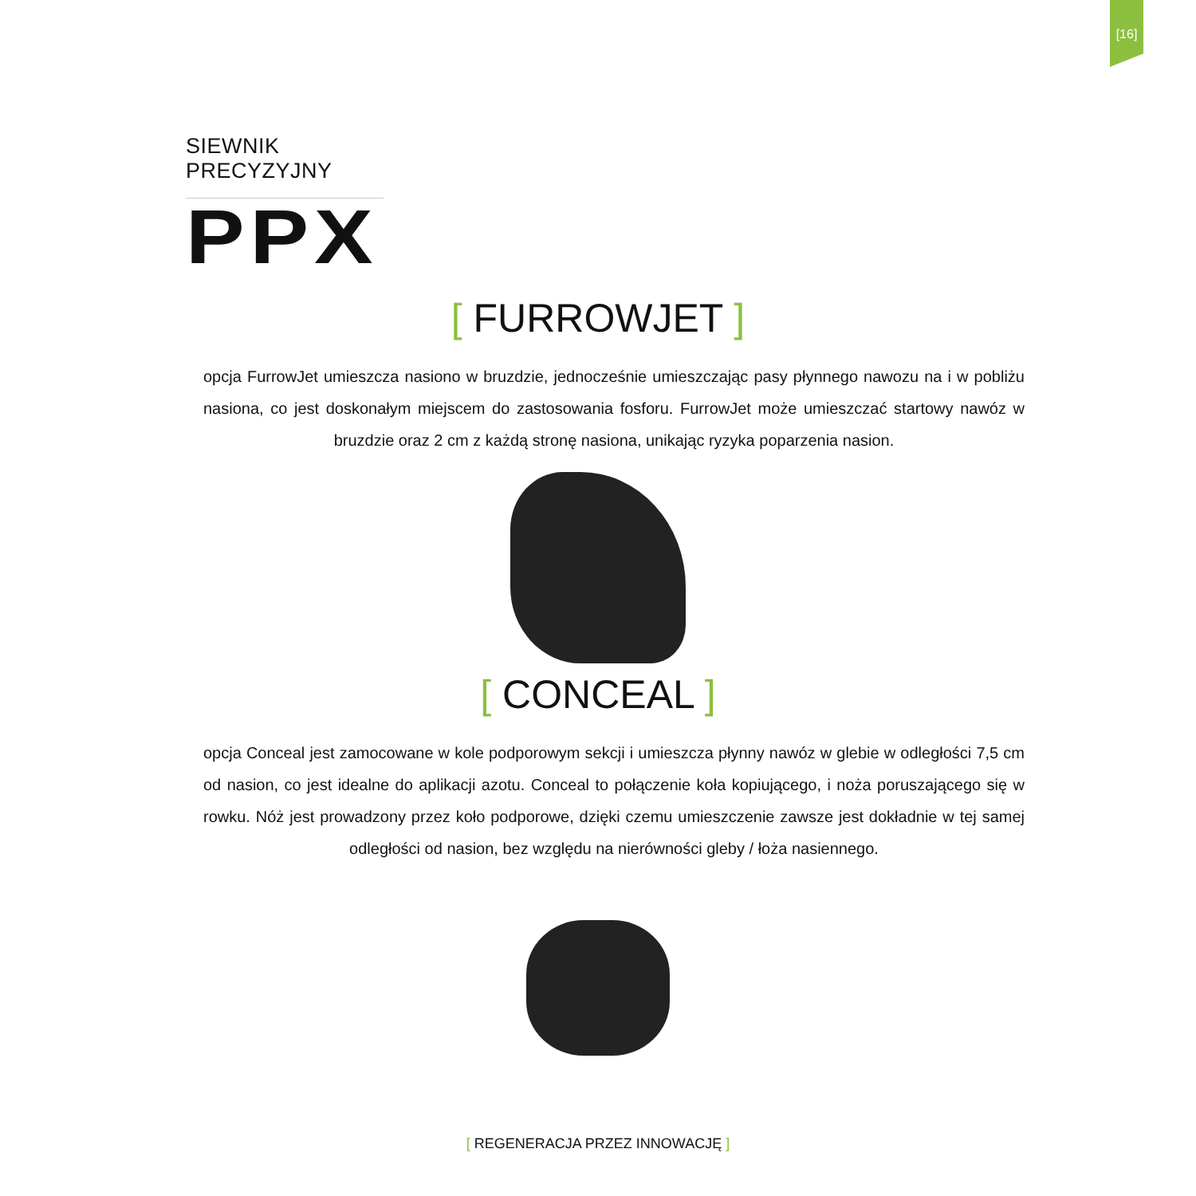[16]
SIEWNIK PRECYZYJNY
PPX
[ FURROWJET ]
opcja FurrowJet umieszcza nasiono w bruzdzie, jednocześnie umieszczając pasy płynnego nawozu na i w pobliżu nasiona, co jest doskonałym miejscem do zastosowania fosforu. FurrowJet może umieszczać startowy nawóz w bruzdzie oraz 2 cm z każdą stronę nasiona, unikając ryzyka poparzenia nasion.
[ CONCEAL ]
opcja Conceal jest zamocowane w kole podporowym sekcji i umieszcza płynny nawóz w glebie w odległości 7,5 cm od nasion, co jest idealne do aplikacji azotu. Conceal to połączenie koła kopiującego, i noża poruszającego się w rowku. Nóż jest prowadzony przez koło podporowe, dzięki czemu umieszczenie zawsze jest dokładnie w tej samej odległości od nasion, bez względu na nierówności gleby / łoża nasiennego.
[ REGENERACJA PRZEZ INNOWACJĘ ]